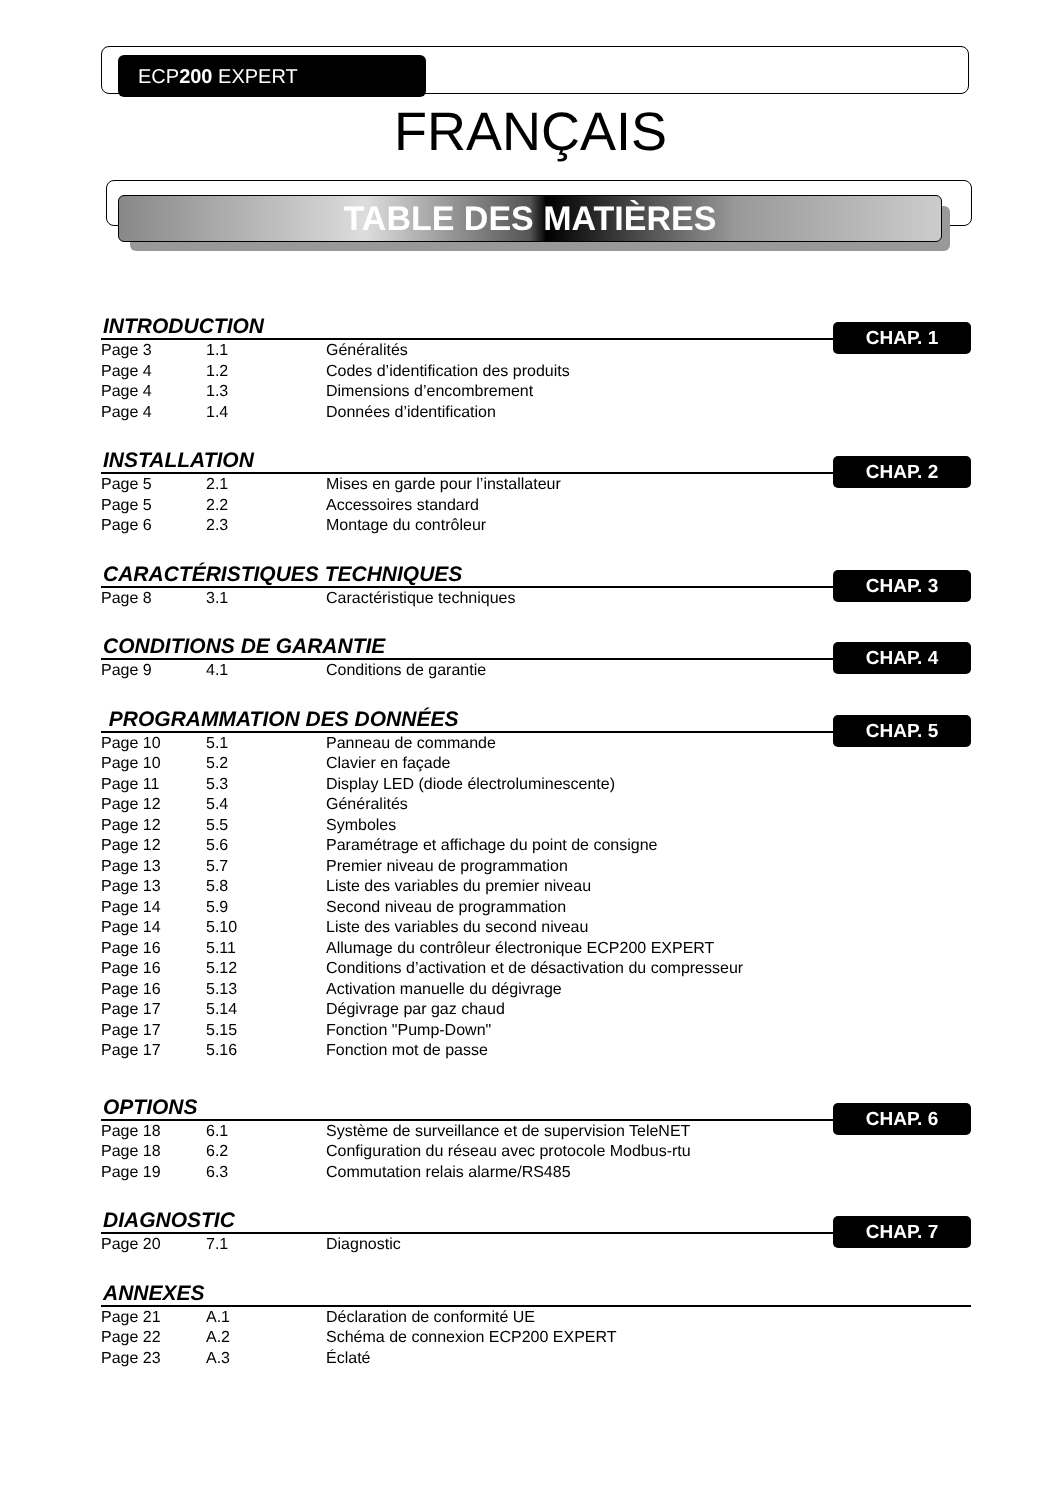ECP200 EXPERT
FRANÇAIS
TABLE DES MATIÈRES
INTRODUCTION
CHAP. 1
| Page 3 | 1.1 | Généralités |
| Page 4 | 1.2 | Codes d’identification des produits |
| Page 4 | 1.3 | Dimensions d’encombrement |
| Page 4 | 1.4 | Données d’identification |
INSTALLATION
CHAP. 2
| Page 5 | 2.1 | Mises en garde pour l’installateur |
| Page 5 | 2.2 | Accessoires standard |
| Page 6 | 2.3 | Montage du contrôleur |
CARACTÉRISTIQUES TECHNIQUES
CHAP. 3
| Page 8 | 3.1 | Caractéristique techniques |
CONDITIONS DE GARANTIE
CHAP. 4
| Page 9 | 4.1 | Conditions de garantie |
PROGRAMMATION DES DONNÉES
CHAP. 5
| Page 10 | 5.1 | Panneau de commande |
| Page 10 | 5.2 | Clavier en façade |
| Page 11 | 5.3 | Display LED (diode électroluminescente) |
| Page 12 | 5.4 | Généralités |
| Page 12 | 5.5 | Symboles |
| Page 12 | 5.6 | Paramétrage et affichage du point de consigne |
| Page 13 | 5.7 | Premier niveau de programmation |
| Page 13 | 5.8 | Liste des variables du premier niveau |
| Page 14 | 5.9 | Second niveau de programmation |
| Page 14 | 5.10 | Liste des variables du second niveau |
| Page 16 | 5.11 | Allumage du contrôleur électronique ECP200 EXPERT |
| Page 16 | 5.12 | Conditions d’activation et de désactivation du compresseur |
| Page 16 | 5.13 | Activation manuelle du dégivrage |
| Page 17 | 5.14 | Dégivrage par gaz chaud |
| Page 17 | 5.15 | Fonction "Pump-Down" |
| Page 17 | 5.16 | Fonction mot de passe |
OPTIONS
CHAP. 6
| Page 18 | 6.1 | Système de surveillance et de supervision TeleNET |
| Page 18 | 6.2 | Configuration du réseau avec protocole Modbus-rtu |
| Page 19 | 6.3 | Commutation relais alarme/RS485 |
DIAGNOSTIC
CHAP. 7
| Page 20 | 7.1 | Diagnostic |
ANNEXES
| Page 21 | A.1 | Déclaration de conformité UE |
| Page 22 | A.2 | Schéma de connexion ECP200 EXPERT |
| Page 23 | A.3 | Éclaté |